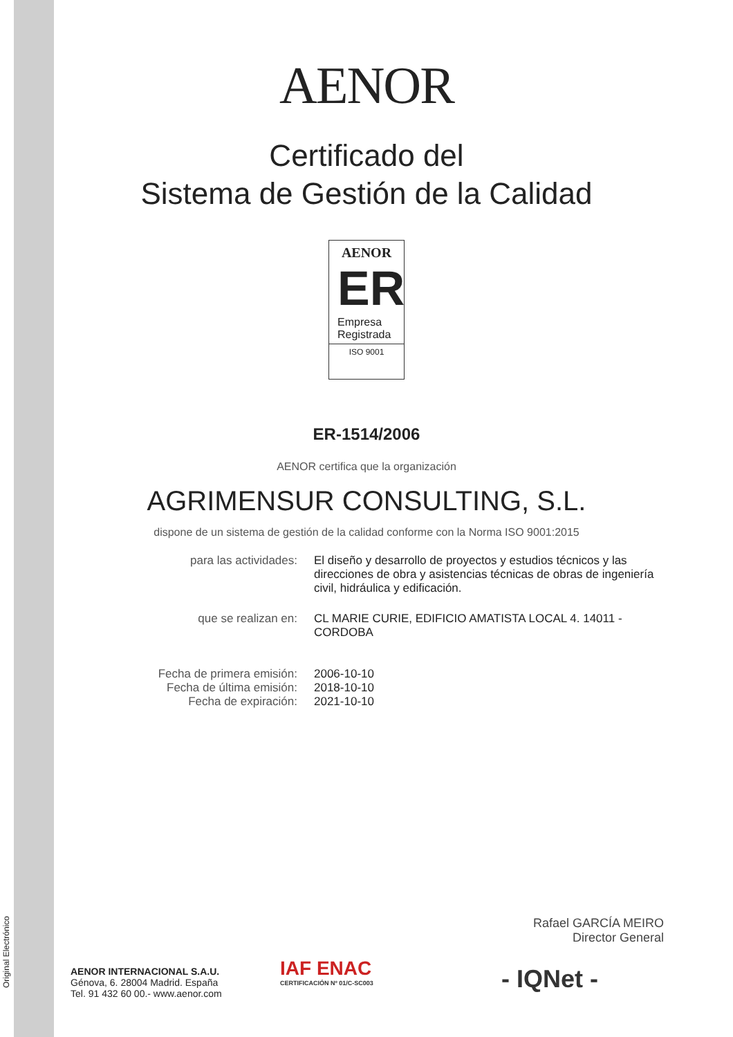Original Electrónico
AENOR
Certificado del
Sistema de Gestión de la Calidad
AENOR
ER
Empresa
Registrada
ISO 9001
ER-1514/2006
AENOR certifica que la organización
AGRIMENSUR CONSULTING, S.L.
dispone de un sistema de gestión de la calidad conforme con la Norma ISO 9001:2015
para las actividades:
El diseño y desarrollo de proyectos y estudios técnicos y las direcciones de obra y asistencias técnicas de obras de ingeniería civil, hidráulica y edificación.
que se realizan en:
CL MARIE CURIE, EDIFICIO AMATISTA LOCAL 4. 14011 - CORDOBA
Fecha de primera emisión:
Fecha de última emisión:
Fecha de expiración:
2006-10-10
2018-10-10
2021-10-10
Rafael GARCÍA MEIRO
Director General
AENOR INTERNACIONAL S.A.U.
Génova, 6. 28004 Madrid. España
Tel. 91 432 60 00.- www.aenor.com
IAF ENAC
CERTIFICACIÓN Nº 01/C-SC003
- IQNet -